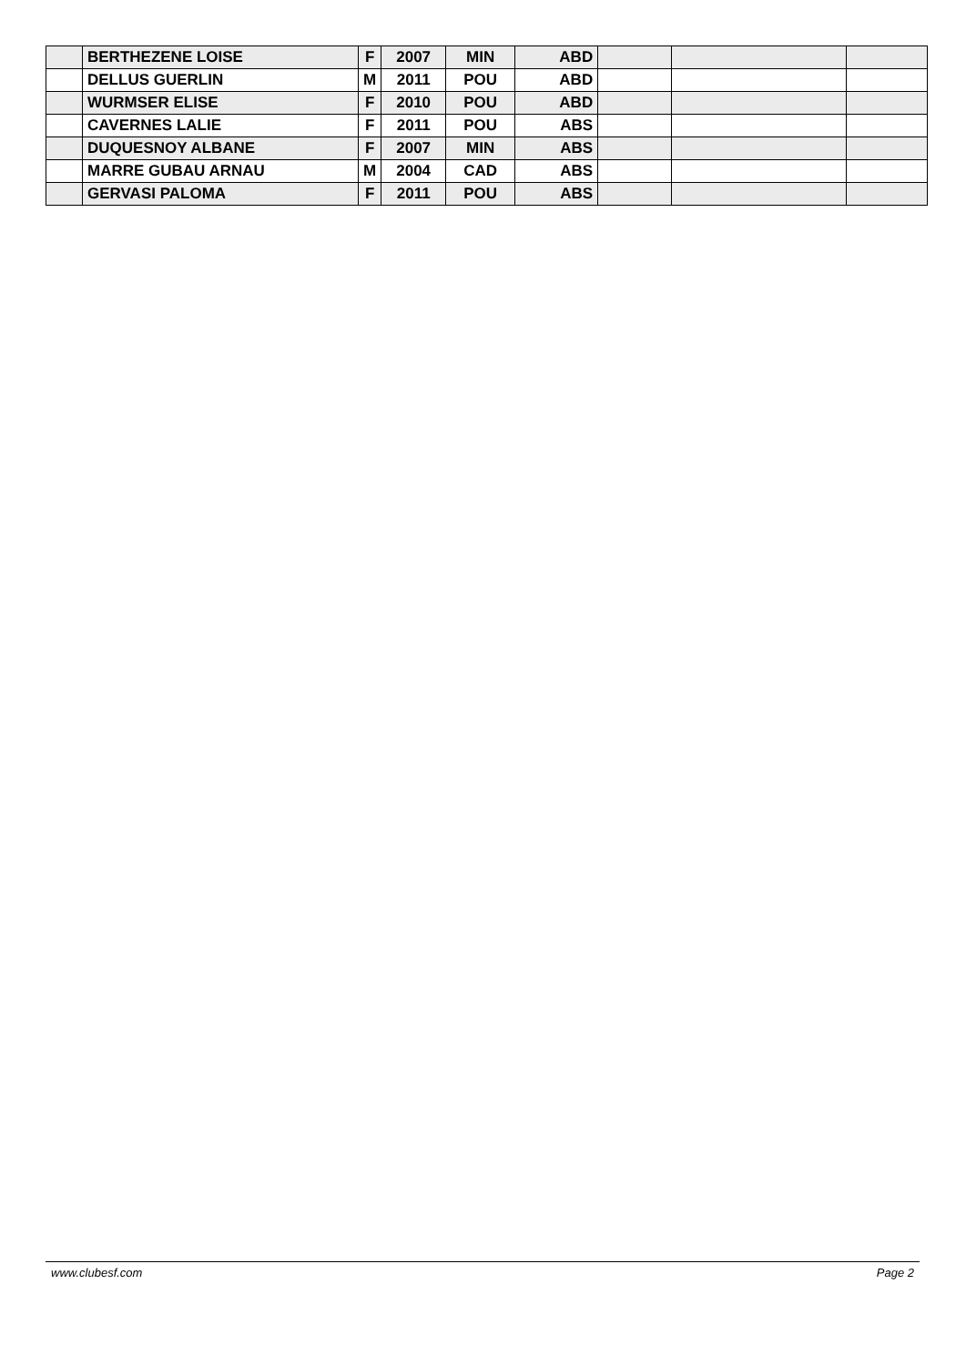| | BERTHEZENE LOISE | F | 2007 | MIN | ABD | | | |
| | DELLUS GUERLIN | M | 2011 | POU | ABD | | | |
| | WURMSER ELISE | F | 2010 | POU | ABD | | | |
| | CAVERNES LALIE | F | 2011 | POU | ABS | | | |
| | DUQUESNOY ALBANE | F | 2007 | MIN | ABS | | | |
| | MARRE GUBAU ARNAU | M | 2004 | CAD | ABS | | | |
| | GERVASI PALOMA | F | 2011 | POU | ABS | | | |
www.clubesf.com Page 2